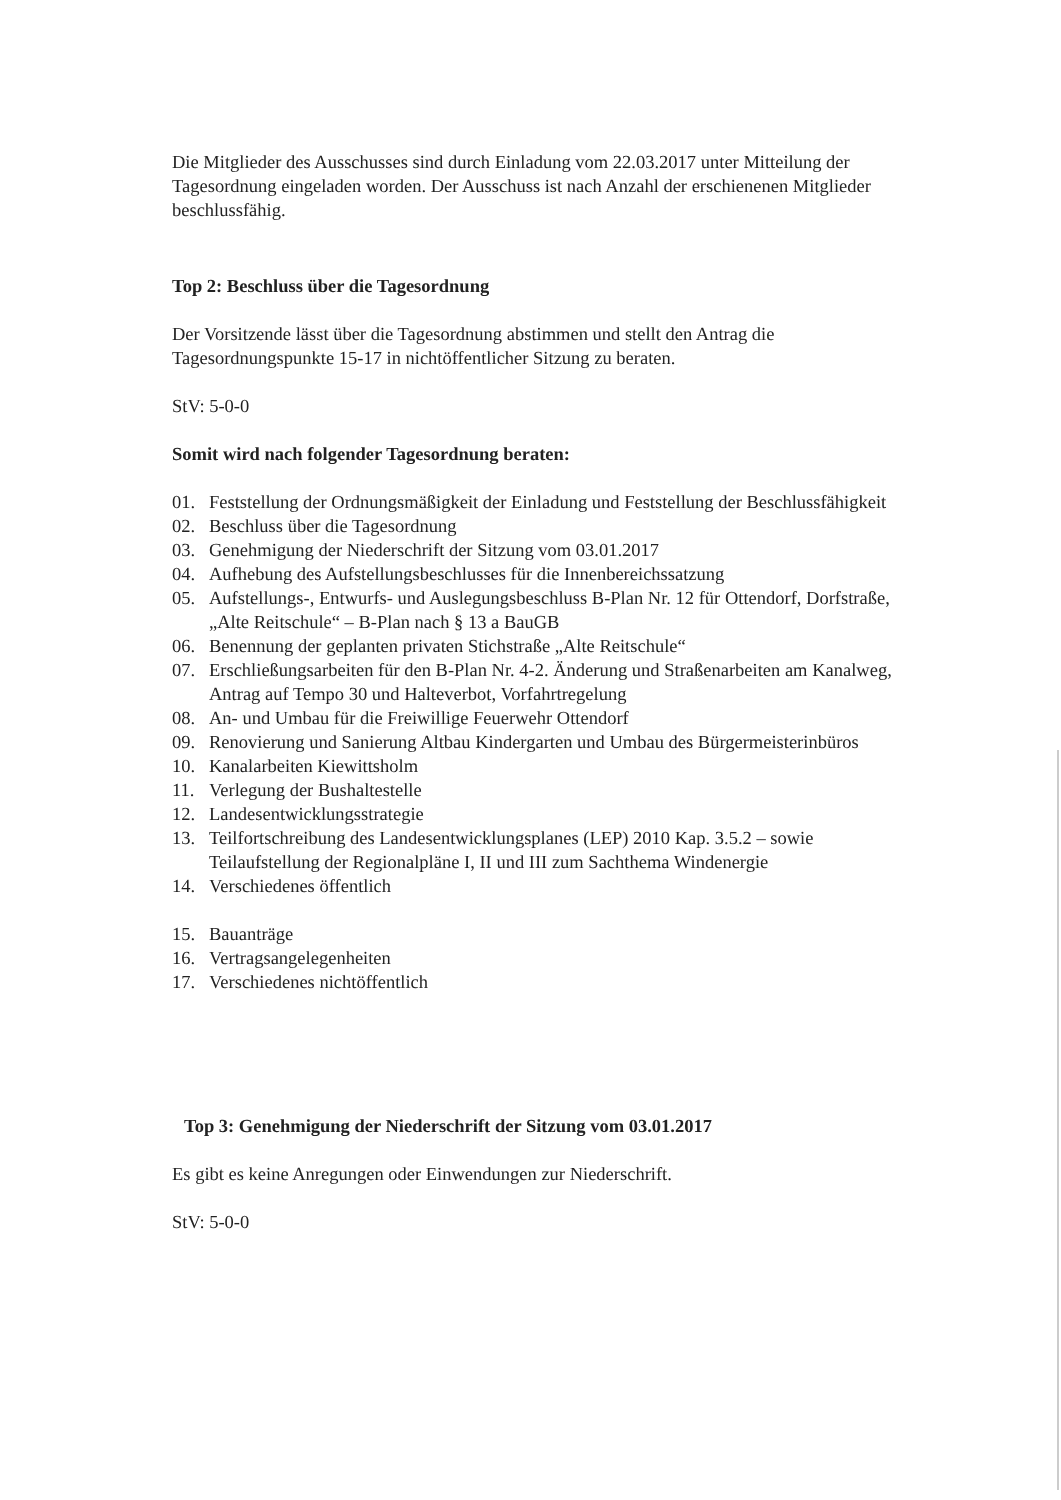Die Mitglieder des Ausschusses sind durch Einladung vom 22.03.2017 unter Mitteilung der Tagesordnung eingeladen worden. Der Ausschuss ist nach Anzahl der erschienenen Mitglieder beschlussfähig.
Top 2: Beschluss über die Tagesordnung
Der Vorsitzende lässt über die Tagesordnung abstimmen und stellt den Antrag die Tagesordnungspunkte 15-17 in nichtöffentlicher Sitzung zu beraten.
StV: 5-0-0
Somit wird nach folgender Tagesordnung beraten:
01. Feststellung der Ordnungsmäßigkeit der Einladung und Feststellung der Beschlussfähigkeit
02. Beschluss über die Tagesordnung
03. Genehmigung der Niederschrift der Sitzung vom 03.01.2017
04. Aufhebung des Aufstellungsbeschlusses für die Innenbereichssatzung
05. Aufstellungs-, Entwurfs- und Auslegungsbeschluss B-Plan Nr. 12 für Ottendorf, Dorfstraße, „Alte Reitschule“ – B-Plan nach § 13 a BauGB
06. Benennung der geplanten privaten Stichstraße „Alte Reitschule“
07. Erschließungsarbeiten für den B-Plan Nr. 4-2. Änderung und Straßenarbeiten am Kanalweg, Antrag auf Tempo 30 und Halteverbot, Vorfahrtregelung
08. An- und Umbau für die Freiwillige Feuerwehr Ottendorf
09. Renovierung und Sanierung Altbau Kindergarten und Umbau des Bürgermeisterinbüros
10. Kanalarbeiten Kiewittsholm
11. Verlegung der Bushaltestelle
12. Landesentwicklungsstrategie
13. Teilfortschreibung des Landesentwicklungsplanes (LEP) 2010 Kap. 3.5.2 – sowie Teilaufstellung der Regionalpläne I, II und III zum Sachthema Windenergie
14. Verschiedenes öffentlich
15. Bauanträge
16. Vertragsangelegenheiten
17. Verschiedenes nichtöffentlich
Top 3: Genehmigung der Niederschrift der Sitzung vom 03.01.2017
Es gibt es keine Anregungen oder Einwendungen zur Niederschrift.
StV: 5-0-0